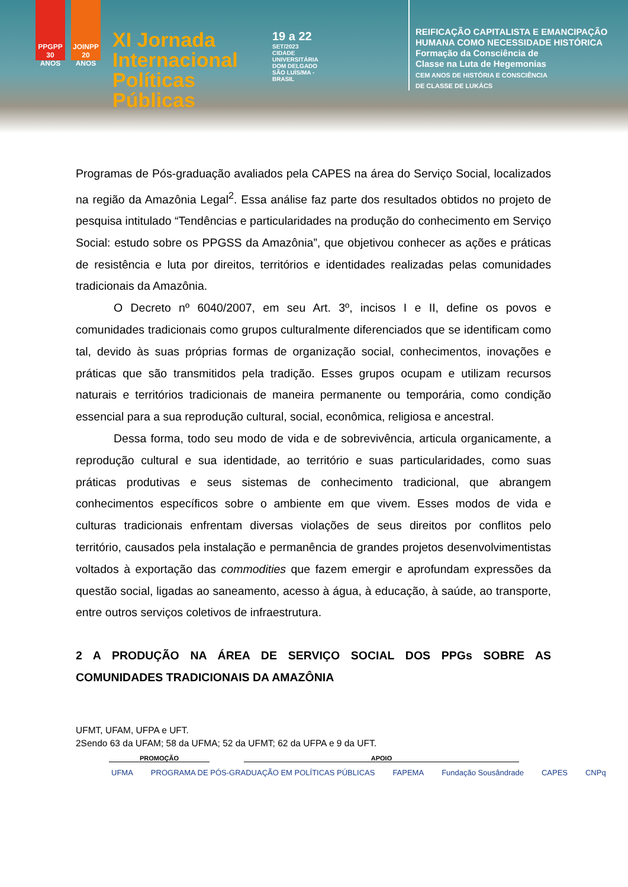PPGPP 30 ANOS
JOINPP 20 ANOS
XI Jornada Internacional Políticas Públicas
19 a 22
SET/2023
CIDADE UNIVERSITÁRIA DOM DELGADO SÃO LUÍS/MA - BRASIL
REIFICAÇÃO CAPITALISTA E EMANCIPAÇÃO
HUMANA COMO NECESSIDADE HISTÓRICA
Formação da Consciência de
Classe na Luta de Hegemonias
CEM ANOS DE HISTÓRIA E CONSCIÊNCIA
DE CLASSE DE LUKÁCS
Programas de Pós-graduação avaliados pela CAPES na área do Serviço Social, localizados na região da Amazônia Legal<sup>2</sup>. Essa análise faz parte dos resultados obtidos no projeto de pesquisa intitulado “Tendências e particularidades na produção do conhecimento em Serviço Social: estudo sobre os PPGSS da Amazônia”, que objetivou conhecer as ações e práticas de resistência e luta por direitos, territórios e identidades realizadas pelas comunidades tradicionais da Amazônia.
O Decreto nº 6040/2007, em seu Art. 3º, incisos I e II, define os povos e comunidades tradicionais como grupos culturalmente diferenciados que se identificam como tal, devido às suas próprias formas de organização social, conhecimentos, inovações e práticas que são transmitidos pela tradição. Esses grupos ocupam e utilizam recursos naturais e territórios tradicionais de maneira permanente ou temporária, como condição essencial para a sua reprodução cultural, social, econômica, religiosa e ancestral.
Dessa forma, todo seu modo de vida e de sobrevivência, articula organicamente, a reprodução cultural e sua identidade, ao território e suas particularidades, como suas práticas produtivas e seus sistemas de conhecimento tradicional, que abrangem conhecimentos específicos sobre o ambiente em que vivem. Esses modos de vida e culturas tradicionais enfrentam diversas violações de seus direitos por conflitos pelo território, causados pela instalação e permanência de grandes projetos desenvolvimentistas voltados à exportação das commodities que fazem emergir e aprofundam expressões da questão social, ligadas ao saneamento, acesso à água, à educação, à saúde, ao transporte, entre outros serviços coletivos de infraestrutura.
2 A PRODUÇÃO NA ÁREA DE SERVIÇO SOCIAL DOS PPGs SOBRE AS COMUNIDADES TRADICIONAIS DA AMAZÔNIA
UFMT, UFAM, UFPA e UFT.
2Sendo 63 da UFAM; 58 da UFMA; 52 da UFMT; 62 da UFPA e 9 da UFT.
PROMOÇÃO APOIO
UFMA PROGRAMA DE PÓS-GRADUAÇÃO EM POLÍTICAS PÚBLICAS FAPEMA Fundação Sousândrade CAPES CNPq